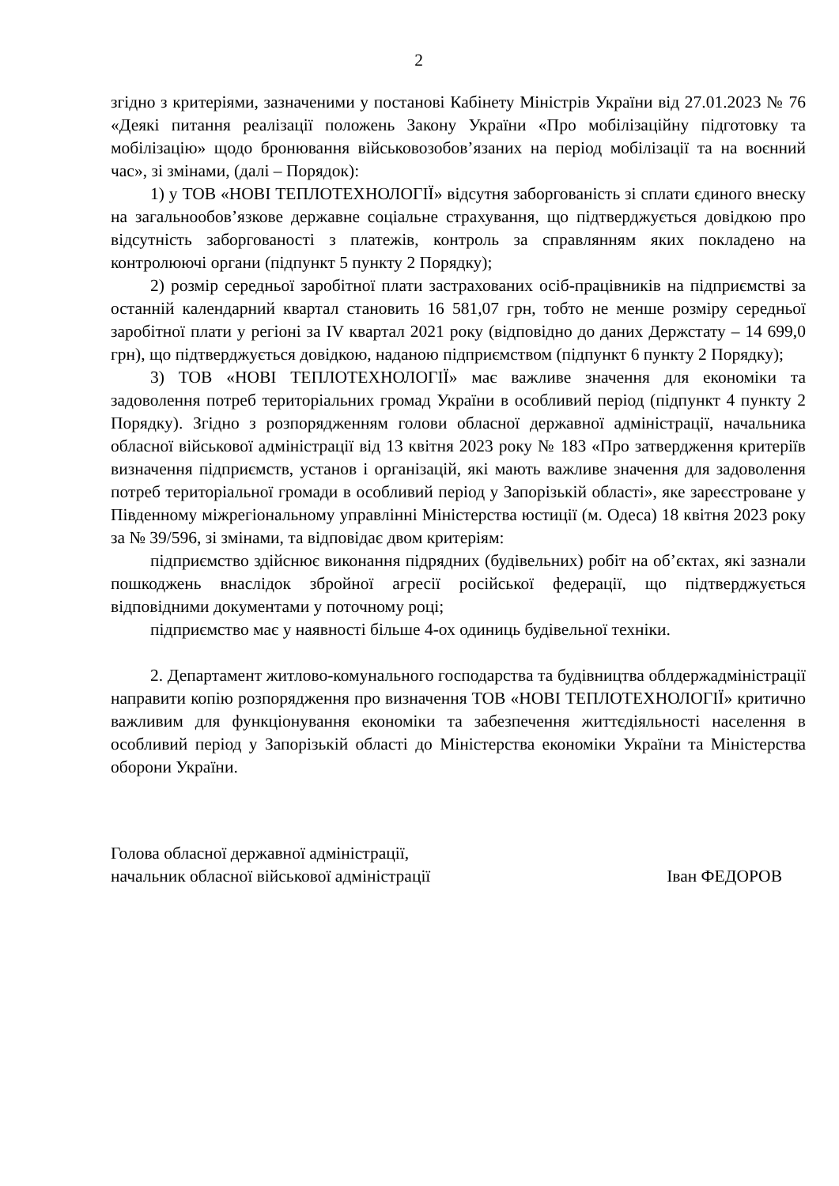2
згідно з критеріями, зазначеними у постанові Кабінету Міністрів України від 27.01.2023 № 76 «Деякі питання реалізації положень Закону України «Про мобілізаційну підготовку та мобілізацію» щодо бронювання військовозобов’язаних на період мобілізації та на воєнний час», зі змінами, (далі – Порядок):
1) у ТОВ «НОВІ ТЕПЛОТЕХНОЛОГІЇ» відсутня заборгованість зі сплати єдиного внеску на загальнообов’язкове державне соціальне страхування, що підтверджується довідкою про відсутність заборгованості з платежів, контроль за справлянням яких покладено на контролюючі органи (підпункт 5 пункту 2 Порядку);
2) розмір середньої заробітної плати застрахованих осіб-працівників на підприємстві за останній календарний квартал становить 16 581,07 грн, тобто не менше розміру середньої заробітної плати у регіоні за IV квартал 2021 року (відповідно до даних Держстату – 14 699,0 грн), що підтверджується довідкою, наданою підприємством (підпункт 6 пункту 2 Порядку);
3) ТОВ «НОВІ ТЕПЛОТЕХНОЛОГІЇ» має важливе значення для економіки та задоволення потреб територіальних громад України в особливий період (підпункт 4 пункту 2 Порядку). Згідно з розпорядженням голови обласної державної адміністрації, начальника обласної військової адміністрації від 13 квітня 2023 року № 183 «Про затвердження критеріїв визначення підприємств, установ і організацій, які мають важливе значення для задоволення потреб територіальної громади в особливий період у Запорізькій області», яке зареєстроване у Південному міжрегіональному управлінні Міністерства юстиції (м. Одеса) 18 квітня 2023 року за № 39/596, зі змінами, та відповідає двом критеріям:
підприємство здійснює виконання підрядних (будівельних) робіт на об’єктах, які зазнали пошкоджень внаслідок збройної агресії російської федерації, що підтверджується відповідними документами у поточному році;
підприємство має у наявності більше 4-ох одиниць будівельної техніки.
2. Департамент житлово-комунального господарства та будівництва облдержадміністрації направити копію розпорядження про визначення ТОВ «НОВІ ТЕПЛОТЕХНОЛОГІЇ» критично важливим для функціонування економіки та забезпечення життєдіяльності населення в особливий період у Запорізькій області до Міністерства економіки України та Міністерства оборони України.
Голова обласної державної адміністрації,
начальник обласної військової адміністрації
Іван ФЕДОРОВ